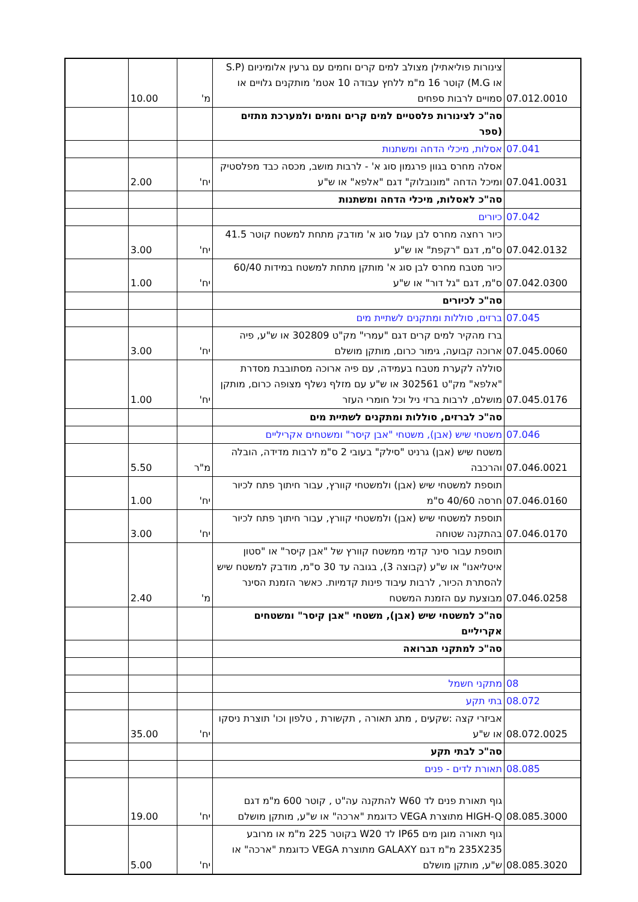| 07.012.0010 | צינורות פוליאתילן מצולב למים קרים וחמים עם גרעין אלומיניום (S.P או M.G) קוטר 16 מ"מ ללחץ עבודה 10 אטמ' מותקנים גלויים או סמויים לרבות ספחים | מ' | 10.00 | |
| | סה"כ לצינורות פלסטיים למים קרים וחמים ולמערכת מתזים (ספר | | | |
| 07.041 | אסלות, מיכלי הדחה ומשתנות | | | |
| 07.041.0031 | אסלה מחרס בגוון פרגמון סוג א' - לרבות מושב, מכסה כבד מפלסטיק ומיכל הדחה "מונובלוק" דגם "אלפא" או ש"ע | יח' | 2.00 | |
| | סה"כ לאסלות, מיכלי הדחה ומשתנות | | | |
| 07.042 | כיורים | | | |
| 07.042.0132 | כיור רחצה מחרס לבן עגול סוג א' מודבק מתחת למשטח קוטר 41.5 ס"מ, דגם "רקפת" או ש"ע | יח' | 3.00 | |
| 07.042.0300 | כיור מטבח מחרס לבן סוג א' מותקן מתחת למשטח במידות 60/40 ס"מ, דגם "גל דור" או ש"ע | יח' | 1.00 | |
| | סה"כ לכיורים | | | |
| 07.045 | ברזים, סוללות ומתקנים לשתיית מים | | | |
| 07.045.0060 | ברז מהקיר למים קרים דגם "עמרי" מק"ט 302809 או ש"ע, פיה ארוכה קבועה, גימור כרום, מותקן מושלם | יח' | 3.00 | |
| 07.045.0176 | סוללה לקערת מטבח בעמידה, עם פיה ארוכה מסתובבת מסדרת "אלפא" מק"ט 302561 או ש"ע עם מזלף נשלף מצופה כרום, מותקן מושלם, לרבות ברזי ניל וכל חומרי העזר | יח' | 1.00 | |
| | סה"כ לברזים, סוללות ומתקנים לשתיית מים | | | |
| 07.046 | משטחי שיש (אבן), משטחי "אבן קיסר" ומשטחים אקריליים | | | |
| 07.046.0021 | משטח שיש (אבן) גרניט "סילק" בעובי 2 ס"מ לרבות מדידה, הובלה והרכבה | מ"ר | 5.50 | |
| 07.046.0160 | תוספת למשטחי שיש (אבן) ולמשטחי קוורץ, עבור חיתוך פתח לכיור חרסה 40/60 ס"מ | יח' | 1.00 | |
| 07.046.0170 | תוספת למשטחי שיש (אבן) ולמשטחי קוורץ, עבור חיתוך פתח לכיור בהתקנה שטוחה | יח' | 3.00 | |
| 07.046.0258 | תוספת עבור סינר קדמי ממשטח קוורץ של "אבן קיסר" או "סטון איטליאנו" או ש"ע (קבוצה 3), בגובה עד 30 ס"מ, מודבק למשטח שיש להסתרת הכיור, לרבות עיבוד פינות קדמיות. כאשר הזמנת הסינר מבוצעת עם הזמנת המשטח | מ' | 2.40 | |
| | סה"כ למשטחי שיש (אבן), משטחי "אבן קיסר" ומשטחים אקריליים | | | |
| | סה"כ למתקני תברואה | | | |
| 08 | מתקני חשמל | | | |
| 08.072 | בתי תקע | | | |
| 08.072.0025 | אביזרי קצה :שקעים , מתג תאורה , תקשורת , טלפון וכו' תוצרת ניסקו או ש"ע | יח' | 35.00 | |
| | סה"כ לבתי תקע | | | |
| 08.085 | תאורת לדים - פנים | | | |
| 08.085.3000 | גוף תאורת פנים לד W60 להתקנה עה"ט , קוטר 600 מ"מ דגם HIGH-Q מתוצרת VEGA כדוגמת "ארכה" או ש"ע, מותקן מושלם | יח' | 19.00 | |
| 08.085.3020 | גוף תאורה מוגן מים IP65 לד W20 בקוטר 225 מ"מ או מרובע 235X235 מ"מ דגם GALAXY מתוצרת VEGA כדוגמת "ארכה" או ש"ע, מותקן מושלם | יח' | 5.00 | |